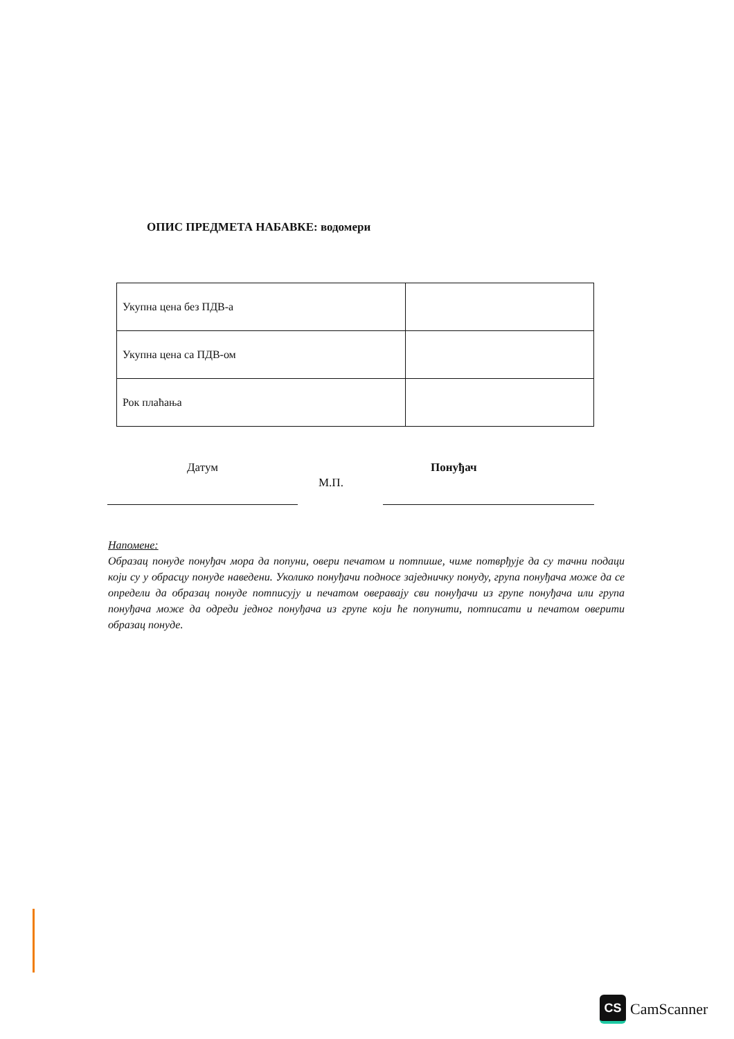ОПИС ПРЕДМЕТА НАБАВКЕ: водомери
| Укупна цена без ПДВ-а | |
| Укупна цена са ПДВ-ом | |
| Рок плаћања | |
Датум
М.П.
Понуђач
Напомене:
Образац понуде понуђач мора да попуни, овери печатом и потпише, чиме потврђује да су тачни подаци који су у обрасцу понуде наведени. Уколико понуђачи подносе заједничку понуду, група понуђача може да се определи да образац понуде потписују и печатом оверавају сви понуђачи из групе понуђача или група понуђача може да одреди једног понуђача из групе који ће попунити, потписати и печатом оверити образац понуде.
CS
CamScanner